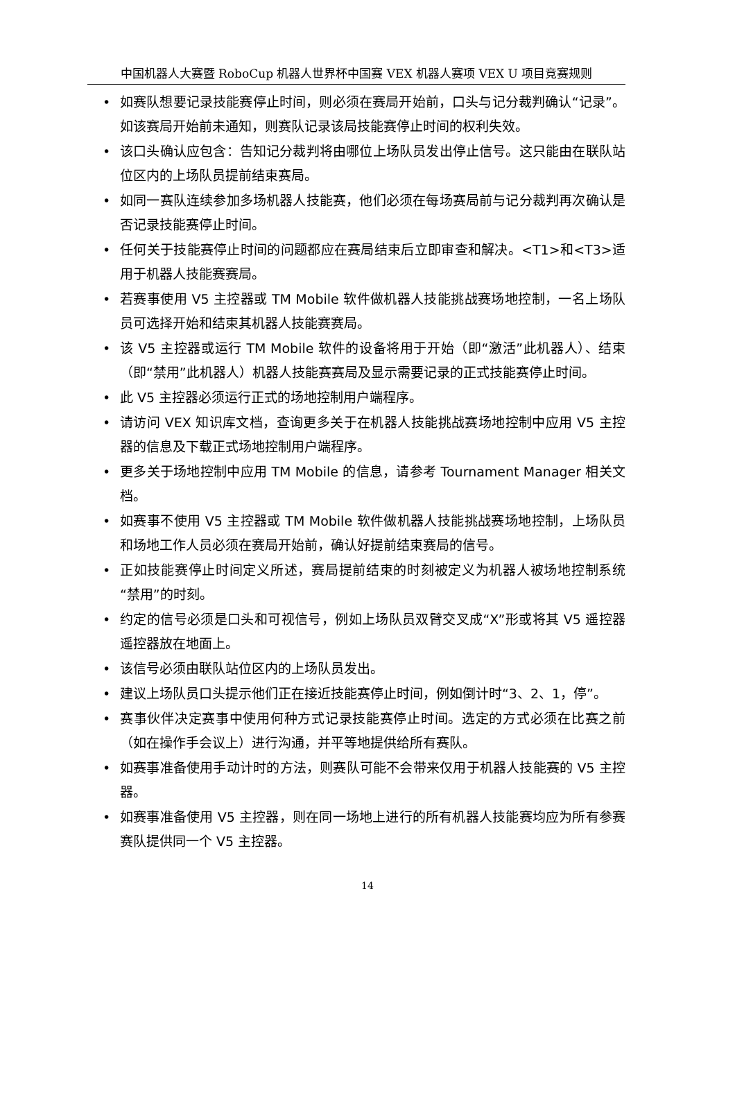中国机器人大赛暨 RoboCup 机器人世界杯中国赛 VEX 机器人赛项 VEX U 项目竞赛规则
• 如赛队想要记录技能赛停止时间，则必须在赛局开始前，口头与记分裁判确认“记录”。如该赛局开始前未通知，则赛队记录该局技能赛停止时间的权利失效。
• 该口头确认应包含：告知记分裁判将由哪位上场队员发出停止信号。这只能由在联队站位区内的上场队员提前结束赛局。
• 如同一赛队连续参加多场机器人技能赛，他们必须在每场赛局前与记分裁判再次确认是否记录技能赛停止时间。
• 任何关于技能赛停止时间的问题都应在赛局结束后立即审查和解决。<T1>和<T3>适用于机器人技能赛赛局。
• 若赛事使用 V5 主控器或 TM Mobile 软件做机器人技能挑战赛场地控制，一名上场队员可选择开始和结束其机器人技能赛赛局。
• 该 V5 主控器或运行 TM Mobile 软件的设备将用于开始（即“激活”此机器人）、结束（即“禁用”此机器人）机器人技能赛赛局及显示需要记录的正式技能赛停止时间。
• 此 V5 主控器必须运行正式的场地控制用户端程序。
• 请访问 VEX 知识库文档，查询更多关于在机器人技能挑战赛场地控制中应用 V5 主控器的信息及下载正式场地控制用户端程序。
• 更多关于场地控制中应用 TM Mobile 的信息，请参考 Tournament Manager 相关文档。
• 如赛事不使用 V5 主控器或 TM Mobile 软件做机器人技能挑战赛场地控制，上场队员和场地工作人员必须在赛局开始前，确认好提前结束赛局的信号。
• 正如技能赛停止时间定义所述，赛局提前结束的时刻被定义为机器人被场地控制系统“禁用”的时刻。
• 约定的信号必须是口头和可视信号，例如上场队员双臂交叉成“X”形或将其 V5 遥控器遥控器放在地面上。
• 该信号必须由联队站位区内的上场队员发出。
• 建议上场队员口头提示他们正在接近技能赛停止时间，例如倒计时“3、2、1，停”。
• 赛事伙伴决定赛事中使用何种方式记录技能赛停止时间。选定的方式必须在比赛之前（如在操作手会议上）进行沟通，并平等地提供给所有赛队。
• 如赛事准备使用手动计时的方法，则赛队可能不会带来仅用于机器人技能赛的 V5 主控器。
• 如赛事准备使用 V5 主控器，则在同一场地上进行的所有机器人技能赛均应为所有参赛赛队提供同一个 V5 主控器。
14